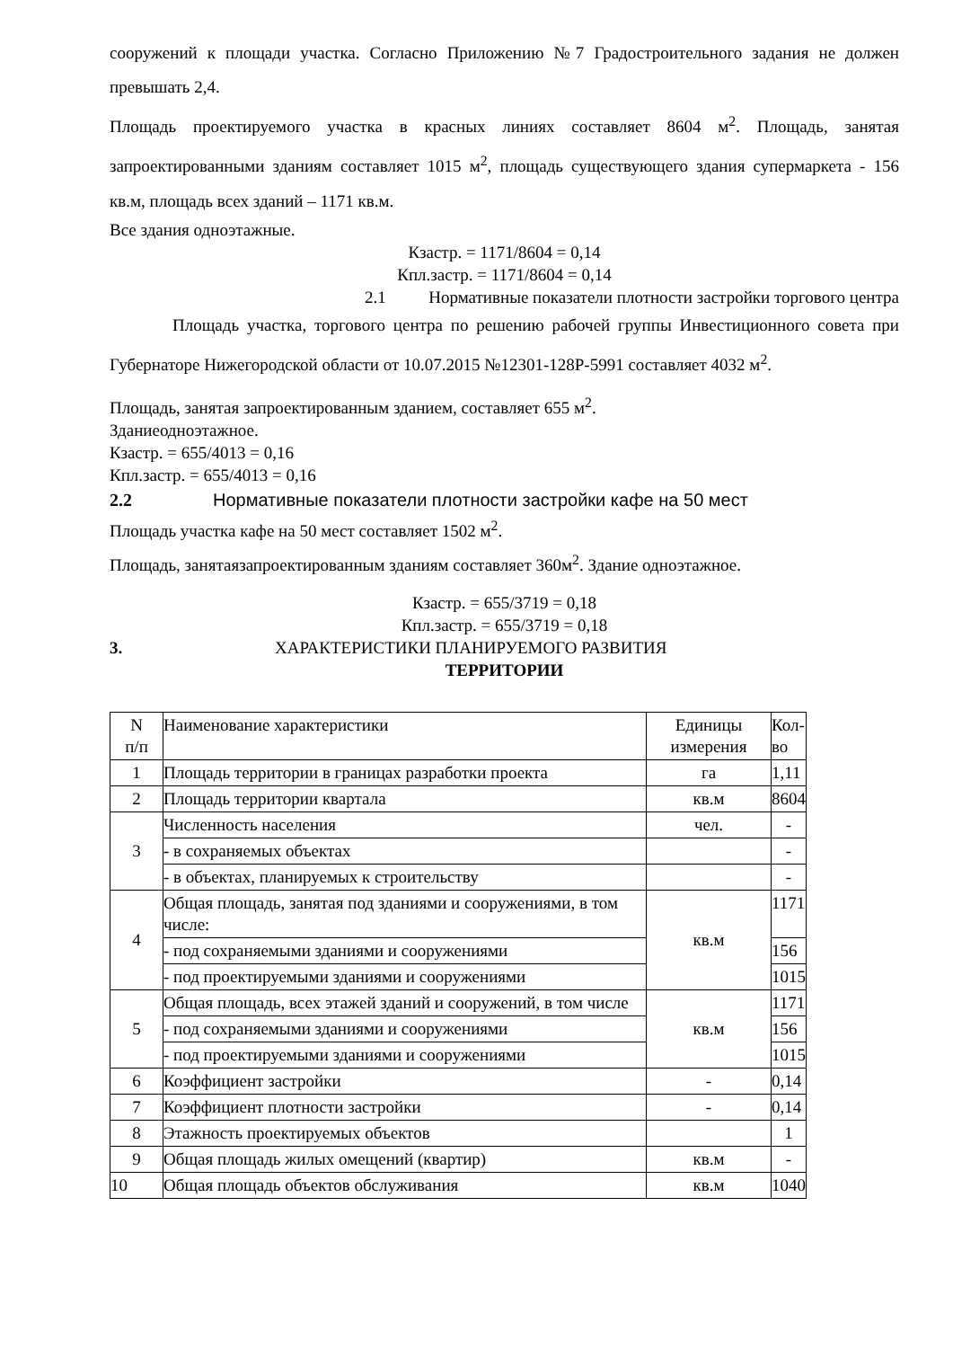сооружений к площади участка. Согласно Приложению №7 Градостроительного задания не должен превышать 2,4.
Площадь проектируемого участка в красных линиях составляет 8604 м<sup>2</sup>. Площадь, занятая запроектированными зданиям составляет 1015 м<sup>2</sup>, площадь существующего здания супермаркета - 156 кв.м, площадь всех зданий – 1171 кв.м.
Все здания одноэтажные.
Кзастр. = 1171/8604 = 0,14
Кпл.застр. = 1171/8604 = 0,14
2.1 Нормативные показатели плотности застройки торгового центра
Площадь участка, торгового центра по решению рабочей группы Инвестиционного совета при Губернаторе Нижегородской области от 10.07.2015 №12301-128Р-5991 составляет 4032 м<sup>2</sup>.
Площадь, занятая запроектированным зданием, составляет 655 м<sup>2</sup>.
Зданиеодноэтажное.
Кзастр. = 655/4013 = 0,16
Кпл.застр. = 655/4013 = 0,16
2.2 Нормативные показатели плотности застройки кафе на 50 мест
Площадь участка кафе на 50 мест составляет 1502 м<sup>2</sup>.
Площадь, занятаязапроектированным зданиям составляет 360м<sup>2</sup>. Здание одноэтажное.
Кзастр. = 655/3719 = 0,18
Кпл.застр. = 655/3719 = 0,18
3. ХАРАКТЕРИСТИКИ ПЛАНИРУЕМОГО РАЗВИТИЯ
ТЕРРИТОРИИ
| N п/п | Наименование характеристики | Единицы измерения | Кол- во |
| 1 | Площадь территории в границах разработки проекта | га | 1,11 |
| 2 | Площадь территории квартала | кв.м | 8604 |
| 3 | Численность населения | чел. | - |
| | - в сохраняемых объектах | | - |
| | - в объектах, планируемых к строительству | | - |
| 4 | Общая площадь, занятая под зданиями и сооружениями, в том числе: | кв.м | 1171 |
| | - под сохраняемыми зданиями и сооружениями | | 156 |
| | - под проектируемыми зданиями и сооружениями | | 1015 |
| 5 | Общая площадь, всех этажей зданий и сооружений, в том числе | кв.м | 1171 |
| | - под сохраняемыми зданиями и сооружениями | | 156 |
| | - под проектируемыми зданиями и сооружениями | | 1015 |
| 6 | Коэффициент застройки | - | 0,14 |
| 7 | Коэффициент плотности застройки | - | 0,14 |
| 8 | Этажность проектируемых объектов | | 1 |
| 9 | Общая площадь жилых омещений (квартир) | кв.м | - |
| 10 | Общая площадь объектов обслуживания | кв.м | 1040 |